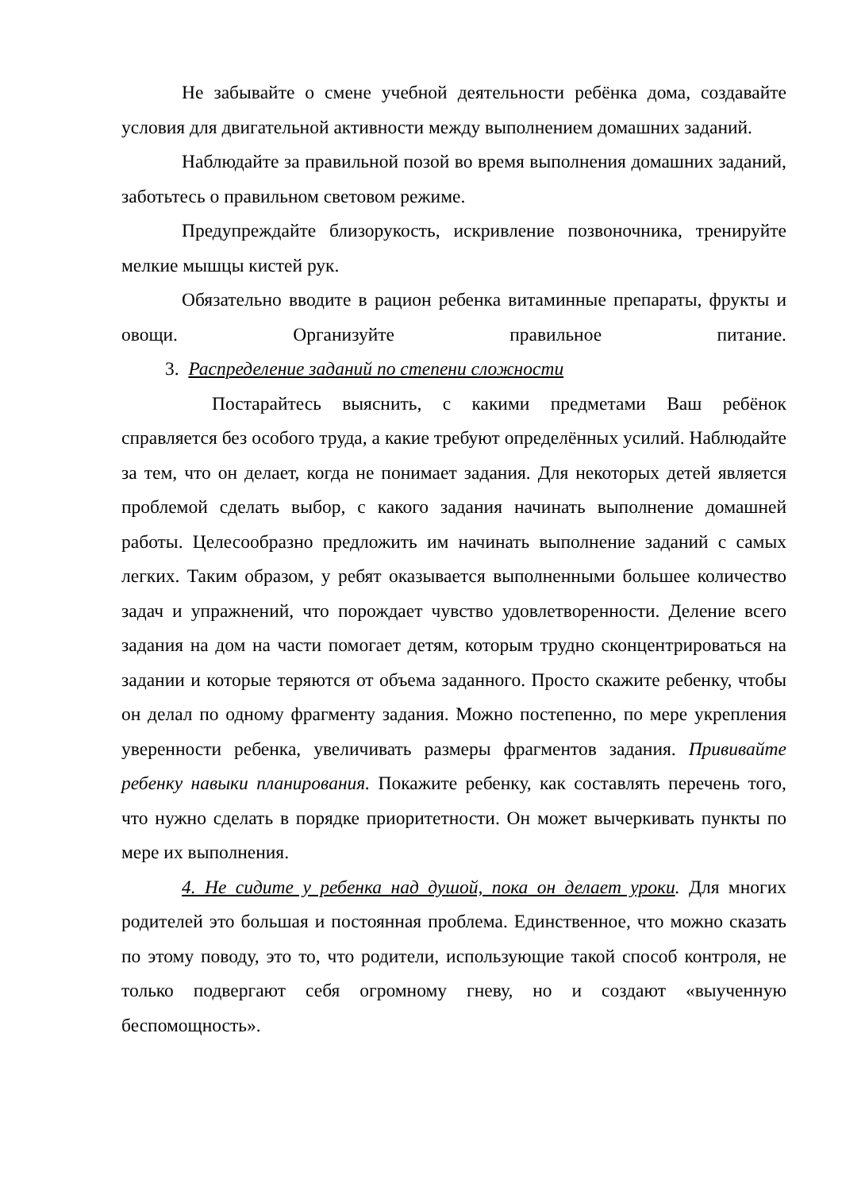Не забывайте о смене учебной деятельности ребёнка дома, создавайте условия для двигательной активности между выполнением домашних заданий.
Наблюдайте за правильной позой во время выполнения домашних заданий, заботьтесь о правильном световом режиме.
Предупреждайте близорукость, искривление позвоночника, тренируйте мелкие мышцы кистей рук.
Обязательно вводите в рацион ребенка витаминные препараты, фрукты и овощи. Организуйте правильное питание.
3. Распределение заданий по степени сложности
Постарайтесь выяснить, с какими предметами Ваш ребёнок справляется без особого труда, а какие требуют определённых усилий. Наблюдайте за тем, что он делает, когда не понимает задания. Для некоторых детей является проблемой сделать выбор, с какого задания начинать выполнение домашней работы. Целесообразно предложить им начинать выполнение заданий с самых легких. Таким образом, у ребят оказывается выполненными большее количество задач и упражнений, что порождает чувство удовлетворенности. Деление всего задания на дом на части помогает детям, которым трудно сконцентрироваться на задании и которые теряются от объема заданного. Просто скажите ребенку, чтобы он делал по одному фрагменту задания. Можно постепенно, по мере укрепления уверенности ребенка, увеличивать размеры фрагментов задания. Прививайте ребенку навыки планирования. Покажите ребенку, как составлять перечень того, что нужно сделать в порядке приоритетности. Он может вычеркивать пункты по мере их выполнения.
4. Не сидите у ребенка над душой, пока он делает уроки. Для многих родителей это большая и постоянная проблема. Единственное, что можно сказать по этому поводу, это то, что родители, использующие такой способ контроля, не только подвергают себя огромному гневу, но и создают «выученную беспомощность».